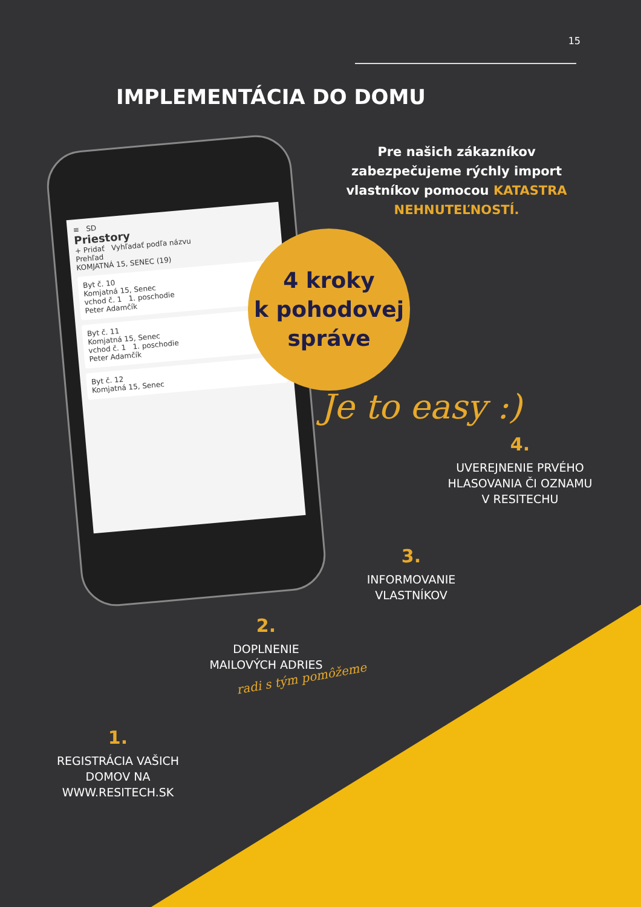15
IMPLEMENTÁCIA DO DOMU
Pre našich zákazníkov zabezpečujeme rýchly import vlastníkov pomocou KATASTRA NEHNUTEĽNOSTÍ.
≡ SD
Priestory
+ Pridať Vyhľadať podľa názvu
Prehľad
KOMJATNÁ 15, SENEC (19)
Byt č. 10
Komjatná 15, Senec
vchod č. 1 1. poschodie
Peter Adamčík
Byt č. 11
Komjatná 15, Senec
vchod č. 1 1. poschodie
Peter Adamčík
Byt č. 12
Komjatná 15, Senec
4 kroky
k pohodovej
správe
Je to easy :)
4.
UVEREJNENIE PRVÉHO HLASOVANIA ČI OZNAMU V RESITECHU
3.
INFORMOVANIE VLASTNÍKOV
2.
DOPLNENIE MAILOVÝCH ADRIES
radi s tým pomôžeme
1.
REGISTRÁCIA VAŠICH DOMOV NA WWW.RESITECH.SK